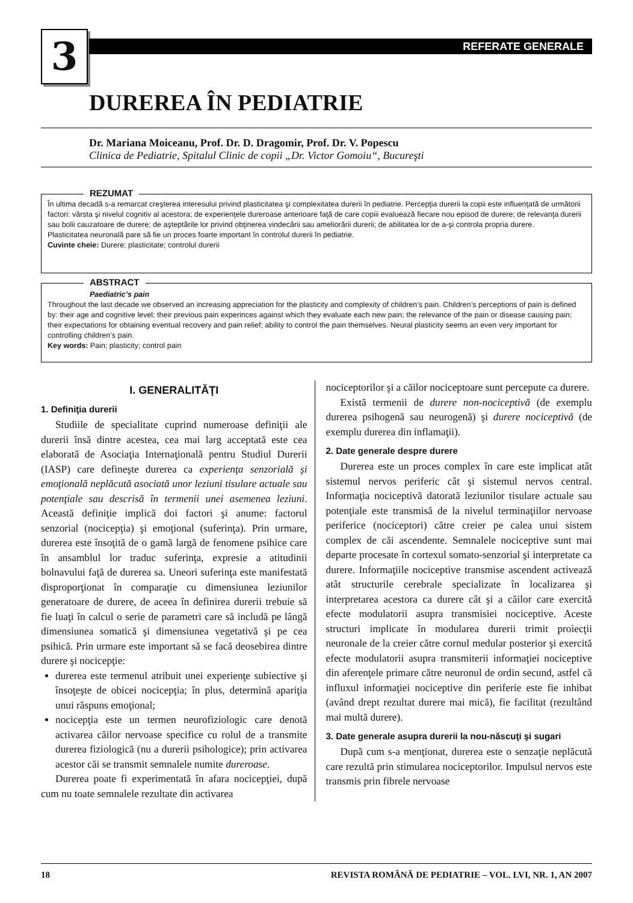3 REFERATE GENERALE
DUREREA ÎN PEDIATRIE
Dr. Mariana Moiceanu, Prof. Dr. D. Dragomir, Prof. Dr. V. Popescu
Clinica de Pediatrie, Spitalul Clinic de copii „Dr. Victor Gomoiu“, Bucureşti
REZUMAT
În ultima decadă s-a remarcat creşterea interesului privind plasticitatea şi complexitatea durerii în pediatrie. Percepţia durerii la copii este influenţată de următorii factori: vârsta şi nivelul cognitiv al acestora; de experienţele dureroase anterioare faţă de care copiii evaluează fiecare nou episod de durere; de relevanţa durerii sau bolii cauzatoare de durere; de aşteptările lor privind obţinerea vindecării sau ameliorării durerii; de abilitatea lor de a-şi controla propria durere.
Plasticitatea neuronală pare să fie un proces foarte important în controlul durerii în pediatrie.
Cuvinte cheie: Durere; plasticitate; controlul durerii
ABSTRACT
Paediatric’s pain
Throughout the last decade we observed an increasing appreciation for the plasticity and complexity of children’s pain. Children’s perceptions of pain is defined by: their age and cognitive level; their previous pain experinces against which they evaluate each new pain; the relevance of the pain or disease causing pain; their expectations for obtaining eventual recovery and pain relief; ability to control the pain themselves. Neural plasticity seems an even very important for controlling children’s pain.
Key words: Pain; plasticity; control pain
I. GENERALITĂŢI
1. Definiţia durerii
Studiile de specialitate cuprind numeroase definiţii ale durerii însă dintre acestea, cea mai larg acceptată este cea elaborată de Asociaţia Internaţională pentru Studiul Durerii (IASP) care defineşte durerea ca experienţa senzorială şi emoţională neplăcută asociată unor leziuni tisulare actuale sau potenţiale sau descrisă în termenii unei asemenea leziuni. Această definiţie implică doi factori şi anume: factorul senzorial (nocicepţia) şi emoţional (suferinţa). Prin urmare, durerea este însoţită de o gamă largă de fenomene psihice care în ansamblul lor traduc suferinţa, expresie a atitudinii bolnavului faţă de durerea sa. Uneori suferinţa este manifestată disproporţionat în comparaţie cu dimensiunea leziunilor generatoare de durere, de aceea în definirea durerii trebuie să fie luaţi în calcul o serie de parametri care să includă pe lângă dimensiunea somatică şi dimensiunea vegetativă şi pe cea psihică. Prin urmare este important să se facă deosebirea dintre durere şi nocicepţie:
durerea este termenul atribuit unei experienţe subiective şi însoţeşte de obicei nocicepţia; în plus, determină apariţia unui răspuns emoţional;
nocicepţia este un termen neurofiziologic care denotă activarea căilor nervoase specifice cu rolul de a transmite durerea fiziologică (nu a durerii psihologice); prin activarea acestor căi se transmit semnalele numite dureroase.
Durerea poate fi experimentată în afara nocicepţiei, după cum nu toate semnalele rezultate din activarea
nociceptorilor şi a căilor nociceptoare sunt percepute ca durere.
Există termenii de durere non-nociceptivă (de exemplu durerea psihogenă sau neurogenă) şi durere nociceptivă (de exemplu durerea din inflamaţii).
2. Date generale despre durere
Durerea este un proces complex în care este implicat atât sistemul nervos periferic cât şi sistemul nervos central. Informaţia nociceptivă datorată leziunilor tisulare actuale sau potenţiale este transmisă de la nivelul terminaţiilor nervoase periferice (nociceptori) către creier pe calea unui sistem complex de căi ascendente. Semnalele nociceptive sunt mai departe procesate în cortexul somato-senzorial şi interpretate ca durere. Informaţiile nociceptive transmise ascendent activează atât structurile cerebrale specializate în localizarea şi interpretarea acestora ca durere cât şi a căilor care exercită efecte modulatorii asupra transmisiei nociceptive. Aceste structuri implicate în modularea durerii trimit proiecţii neuronale de la creier către cornul medular posterior şi exercită efecte modulatorii asupra transmiterii informaţiei nociceptive din aferenţele primare către neuronul de ordin secund, astfel că influxul informaţiei nociceptive din periferie este fie inhibat (având drept rezultat durere mai mică), fie facilitat (rezultând mai multă durere).
3. Date generale asupra durerii la nou-născuţi şi sugari
După cum s-a menţionat, durerea este o senzaţie neplăcută care rezultă prin stimularea nociceptorilor. Impulsul nervos este transmis prin fibrele nervoase
18 REVISTA ROMÂNĂ DE PEDIATRIE – VOL. LVI, NR. 1, AN 2007